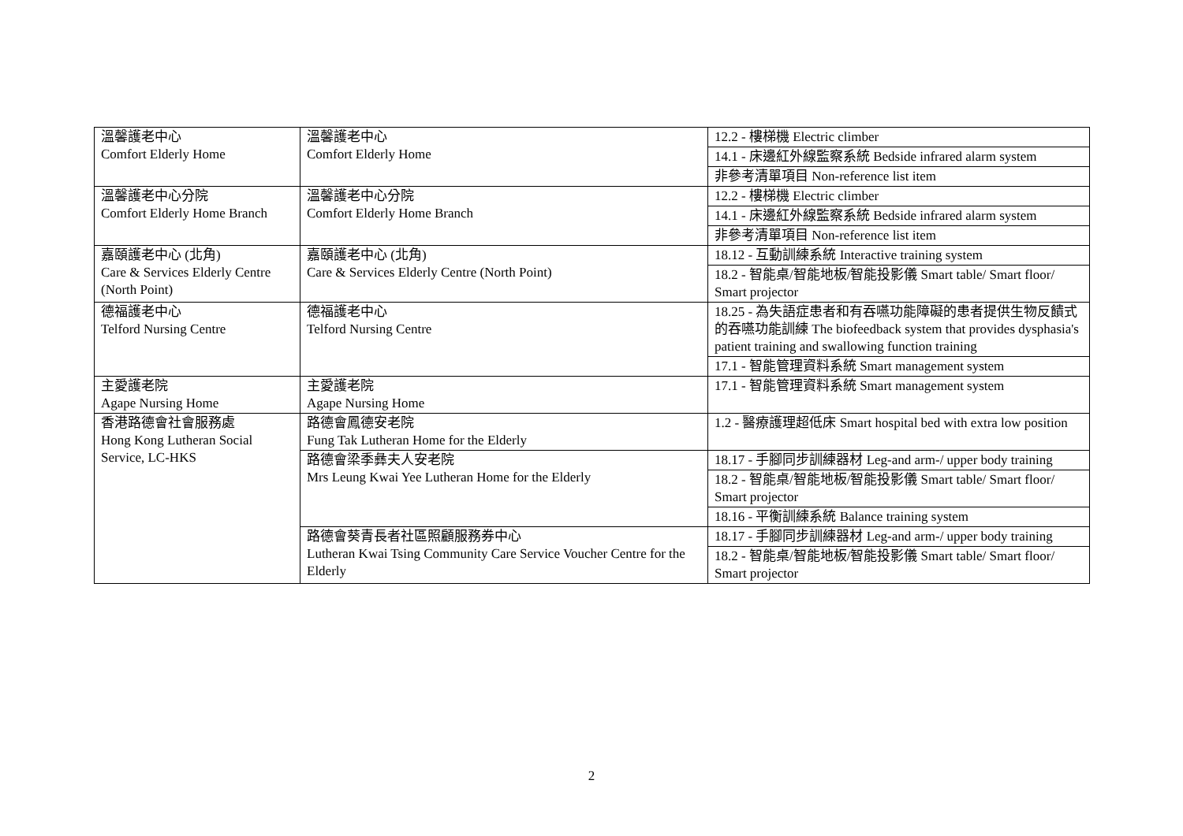| 溫馨護老中心 Comfort Elderly Home | 溫馨護老中心 Comfort Elderly Home | 12.2 - 樓梯機 Electric climber |
| | | 14.1 - 床邊紅外線監察系統 Bedside infrared alarm system |
| | | 非參考清單項目 Non-reference list item |
| 溫馨護老中心分院 Comfort Elderly Home Branch | 溫馨護老中心分院 Comfort Elderly Home Branch | 12.2 - 樓梯機 Electric climber |
| | | 14.1 - 床邊紅外線監察系統 Bedside infrared alarm system |
| | | 非參考清單項目 Non-reference list item |
| 嘉頤護老中心 (北角) Care & Services Elderly Centre (North Point) | 嘉頤護老中心 (北角) Care & Services Elderly Centre (North Point) | 18.12 - 互動訓練系統 Interactive training system |
| | | 18.2 - 智能桌/智能地板/智能投影儀 Smart table/ Smart floor/ Smart projector |
| 德福護老中心 Telford Nursing Centre | 德福護老中心 Telford Nursing Centre | 18.25 - 為失語症患者和有吞嚥功能障礙的患者提供生物反饋式的吞嚥功能訓練 The biofeedback system that provides dysphasia's patient training and swallowing function training |
| | | 17.1 - 智能管理資料系統 Smart management system |
| 主愛護老院 Agape Nursing Home | 主愛護老院 Agape Nursing Home | 17.1 - 智能管理資料系統 Smart management system |
| 香港路德會社會服務處 Hong Kong Lutheran Social Service, LC-HKS | 路德會鳳德安老院 Fung Tak Lutheran Home for the Elderly | 1.2 - 醫療護理超低床 Smart hospital bed with extra low position |
| | 路德會梁季彝夫人安老院 Mrs Leung Kwai Yee Lutheran Home for the Elderly | 18.17 - 手腳同步訓練器材 Leg-and arm-/ upper body training |
| | | 18.2 - 智能桌/智能地板/智能投影儀 Smart table/ Smart floor/ Smart projector |
| | | 18.16 - 平衡訓練系統 Balance training system |
| | 路德會葵青長者社區照顧服務券中心 Lutheran Kwai Tsing Community Care Service Voucher Centre for the Elderly | 18.17 - 手腳同步訓練器材 Leg-and arm-/ upper body training |
| | | 18.2 - 智能桌/智能地板/智能投影儀 Smart table/ Smart floor/ Smart projector |
2